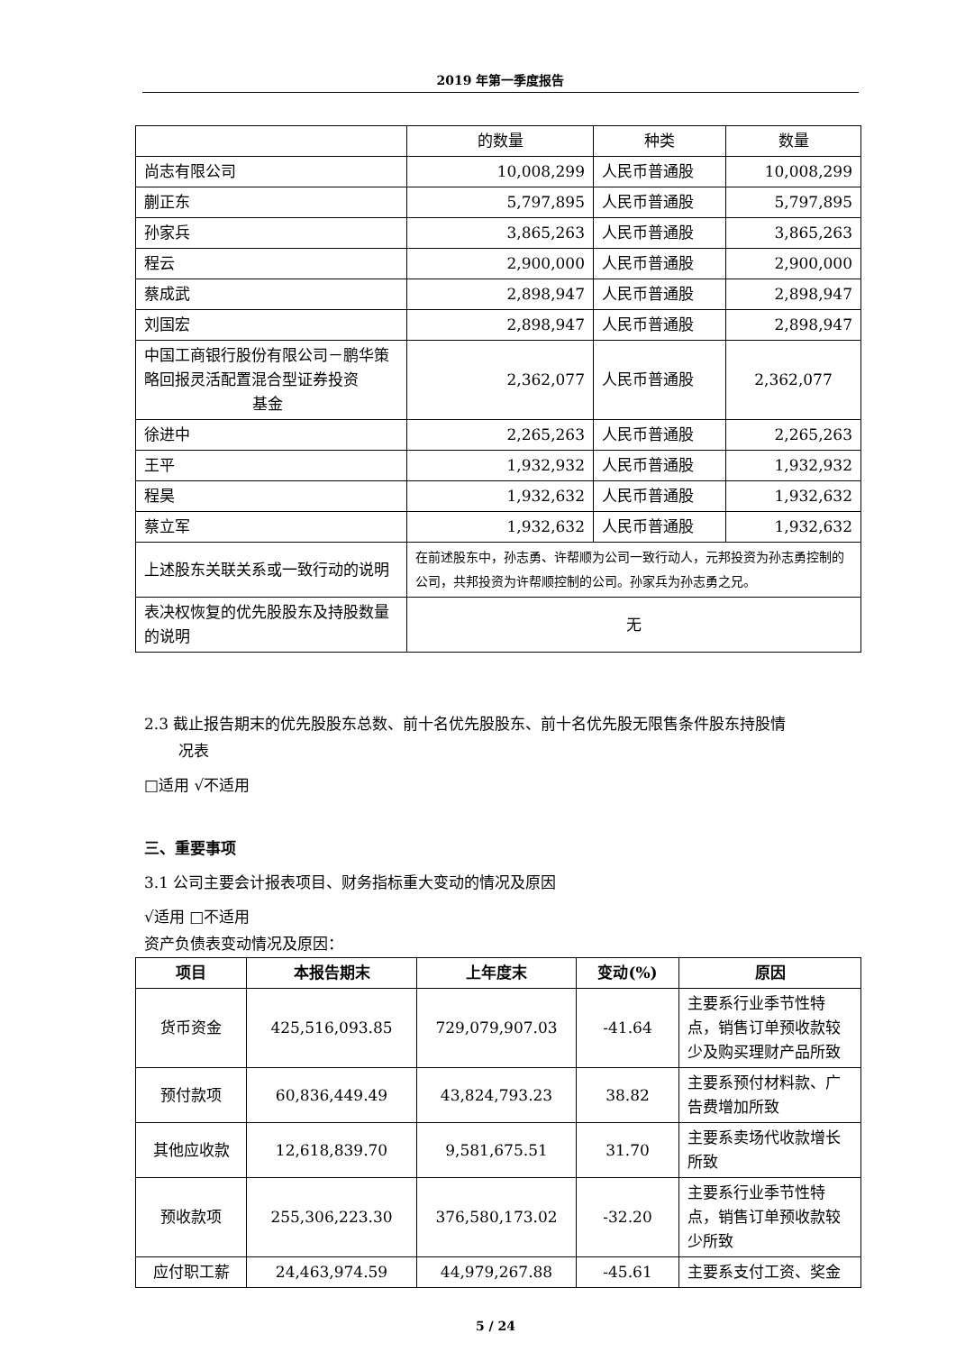2019 年第一季度报告
| | 的数量 | 种类 | 数量 |
| 尚志有限公司 | 10,008,299 | 人民币普通股 | 10,008,299 |
| 蒯正东 | 5,797,895 | 人民币普通股 | 5,797,895 |
| 孙家兵 | 3,865,263 | 人民币普通股 | 3,865,263 |
| 程云 | 2,900,000 | 人民币普通股 | 2,900,000 |
| 蔡成武 | 2,898,947 | 人民币普通股 | 2,898,947 |
| 刘国宏 | 2,898,947 | 人民币普通股 | 2,898,947 |
| 中国工商银行股份有限公司－鹏华策略回报灵活配置混合型证券投资 基金 | 2,362,077 | 人民币普通股 | 2,362,077 |
| 徐进中 | 2,265,263 | 人民币普通股 | 2,265,263 |
| 王平 | 1,932,932 | 人民币普通股 | 1,932,932 |
| 程昊 | 1,932,632 | 人民币普通股 | 1,932,632 |
| 蔡立军 | 1,932,632 | 人民币普通股 | 1,932,632 |
| 上述股东关联关系或一致行动的说明 | 在前述股东中，孙志勇、许帮顺为公司一致行动人，元邦投资为孙志勇控制的公司，共邦投资为许帮顺控制的公司。孙家兵为孙志勇之兄。 | | |
| 表决权恢复的优先股股东及持股数量的说明 | 无 | | |
2.3 截止报告期末的优先股股东总数、前十名优先股股东、前十名优先股无限售条件股东持股情
况表
□适用 √不适用
三、重要事项
3.1 公司主要会计报表项目、财务指标重大变动的情况及原因
√适用 □不适用
资产负债表变动情况及原因：
| 项目 | 本报告期末 | 上年度末 | 变动(%) | 原因 |
| --- | --- | --- | --- | --- |
| 货币资金 | 425,516,093.85 | 729,079,907.03 | -41.64 | 主要系行业季节性特点，销售订单预收款较少及购买理财产品所致 |
| 预付款项 | 60,836,449.49 | 43,824,793.23 | 38.82 | 主要系预付材料款、广告费增加所致 |
| 其他应收款 | 12,618,839.70 | 9,581,675.51 | 31.70 | 主要系卖场代收款增长所致 |
| 预收款项 | 255,306,223.30 | 376,580,173.02 | -32.20 | 主要系行业季节性特点，销售订单预收款较少所致 |
| 应付职工薪 | 24,463,974.59 | 44,979,267.88 | -45.61 | 主要系支付工资、奖金 |
5 / 24